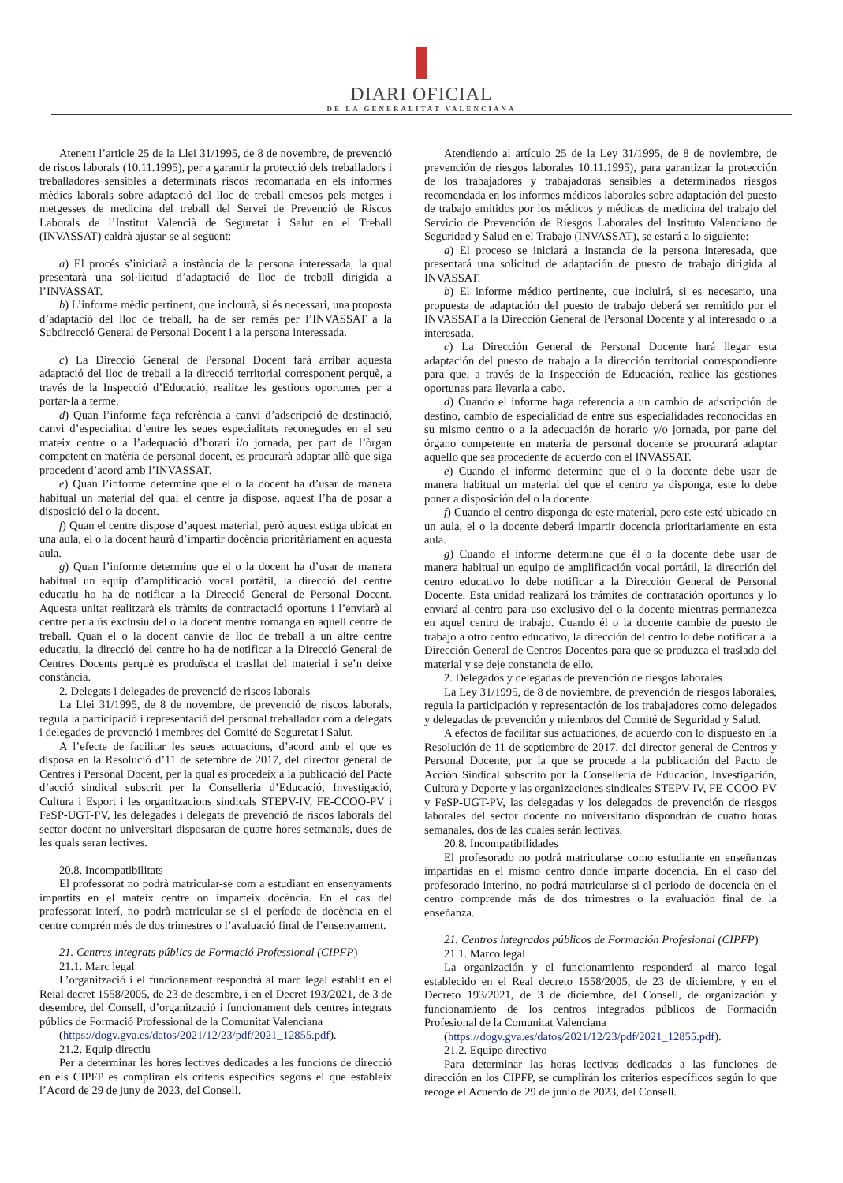DIARI OFICIAL
DE LA GENERALITAT VALENCIANA
Atenent l’article 25 de la Llei 31/1995, de 8 de novembre, de prevenció de riscos laborals (10.11.1995), per a garantir la protecció dels treballadors i treballadores sensibles a determinats riscos recomanada en els informes mèdics laborals sobre adaptació del lloc de treball emesos pels metges i metgesses de medicina del treball del Servei de Prevenció de Riscos Laborals de l’Institut Valencià de Seguretat i Salut en el Treball (INVASSAT) caldrà ajustar-se al següent:
a) El procés s’iniciarà a instància de la persona interessada, la qual presentarà una sol·licitud d’adaptació de lloc de treball dirigida a l’INVASSAT.
b) L’informe mèdic pertinent, que inclourà, si és necessari, una proposta d’adaptació del lloc de treball, ha de ser remés per l’INVASSAT a la Subdirecció General de Personal Docent i a la persona interessada.
c) La Direcció General de Personal Docent farà arribar aquesta adaptació del lloc de treball a la direcció territorial corresponent perquè, a través de la Inspecció d’Educació, realitze les gestions oportunes per a portar-la a terme.
d) Quan l’informe faça referència a canvi d’adscripció de destinació, canvi d’especialitat d’entre les seues especialitats reconegudes en el seu mateix centre o a l’adequació d’horari i/o jornada, per part de l’òrgan competent en matèria de personal docent, es procurarà adaptar allò que siga procedent d’acord amb l’INVASSAT.
e) Quan l’informe determine que el o la docent ha d’usar de manera habitual un material del qual el centre ja dispose, aquest l’ha de posar a disposició del o la docent.
f) Quan el centre dispose d’aquest material, però aquest estiga ubicat en una aula, el o la docent haurà d’impartir docència prioritàriament en aquesta aula.
g) Quan l’informe determine que el o la docent ha d’usar de manera habitual un equip d’amplificació vocal portàtil, la direcció del centre educatiu ho ha de notificar a la Direcció General de Personal Docent. Aquesta unitat realitzarà els tràmits de contractació oportuns i l’enviarà al centre per a ús exclusiu del o la docent mentre romanga en aquell centre de treball. Quan el o la docent canvie de lloc de treball a un altre centre educatiu, la direcció del centre ho ha de notificar a la Direcció General de Centres Docents perquè es produïsca el trasllat del material i se’n deixe constància.
2. Delegats i delegades de prevenció de riscos laborals
La Llei 31/1995, de 8 de novembre, de prevenció de riscos laborals, regula la participació i representació del personal treballador com a delegats i delegades de prevenció i membres del Comité de Seguretat i Salut.
A l’efecte de facilitar les seues actuacions, d’acord amb el que es disposa en la Resolució d’11 de setembre de 2017, del director general de Centres i Personal Docent, per la qual es procedeix a la publicació del Pacte d’acció sindical subscrit per la Conselleria d’Educació, Investigació, Cultura i Esport i les organitzacions sindicals STEPV-IV, FE-CCOO-PV i FeSP-UGT-PV, les delegades i delegats de prevenció de riscos laborals del sector docent no universitari disposaran de quatre hores setmanals, dues de les quals seran lectives.
20.8. Incompatibilitats
El professorat no podrà matricular-se com a estudiant en ensenyaments impartits en el mateix centre on imparteix docència. En el cas del professorat interí, no podrà matricular-se si el període de docència en el centre comprén més de dos trimestres o l’avaluació final de l’ensenyament.
21. Centres integrats públics de Formació Professional (CIPFP)
21.1. Marc legal
L’organització i el funcionament respondrà al marc legal establit en el Reial decret 1558/2005, de 23 de desembre, i en el Decret 193/2021, de 3 de desembre, del Consell, d’organització i funcionament dels centres integrats públics de Formació Professional de la Comunitat Valenciana
(https://dogv.gva.es/datos/2021/12/23/pdf/2021_12855.pdf).
21.2. Equip directiu
Per a determinar les hores lectives dedicades a les funcions de direcció en els CIPFP es compliran els criteris específics segons el que estableix l’Acord de 29 de juny de 2023, del Consell.
Atendiendo al artículo 25 de la Ley 31/1995, de 8 de noviembre, de prevención de riesgos laborales 10.11.1995), para garantizar la protección de los trabajadores y trabajadoras sensibles a determinados riesgos recomendada en los informes médicos laborales sobre adaptación del puesto de trabajo emitidos por los médicos y médicas de medicina del trabajo del Servicio de Prevención de Riesgos Laborales del Instituto Valenciano de Seguridad y Salud en el Trabajo (INVASSAT), se estará a lo siguiente:
a) El proceso se iniciará a instancia de la persona interesada, que presentará una solicitud de adaptación de puesto de trabajo dirigida al INVASSAT.
b) El informe médico pertinente, que incluirá, si es necesario, una propuesta de adaptación del puesto de trabajo deberá ser remitido por el INVASSAT a la Dirección General de Personal Docente y al interesado o la interesada.
c) La Dirección General de Personal Docente hará llegar esta adaptación del puesto de trabajo a la dirección territorial correspondiente para que, a través de la Inspección de Educación, realice las gestiones oportunas para llevarla a cabo.
d) Cuando el informe haga referencia a un cambio de adscripción de destino, cambio de especialidad de entre sus especialidades reconocidas en su mismo centro o a la adecuación de horario y/o jornada, por parte del órgano competente en materia de personal docente se procurará adaptar aquello que sea procedente de acuerdo con el INVASSAT.
e) Cuando el informe determine que el o la docente debe usar de manera habitual un material del que el centro ya disponga, este lo debe poner a disposición del o la docente.
f) Cuando el centro disponga de este material, pero este esté ubicado en un aula, el o la docente deberá impartir docencia prioritariamente en esta aula.
g) Cuando el informe determine que él o la docente debe usar de manera habitual un equipo de amplificación vocal portátil, la dirección del centro educativo lo debe notificar a la Dirección General de Personal Docente. Esta unidad realizará los trámites de contratación oportunos y lo enviará al centro para uso exclusivo del o la docente mientras permanezca en aquel centro de trabajo. Cuando él o la docente cambie de puesto de trabajo a otro centro educativo, la dirección del centro lo debe notificar a la Dirección General de Centros Docentes para que se produzca el traslado del material y se deje constancia de ello.
2. Delegados y delegadas de prevención de riesgos laborales
La Ley 31/1995, de 8 de noviembre, de prevención de riesgos laborales, regula la participación y representación de los trabajadores como delegados y delegadas de prevención y miembros del Comité de Seguridad y Salud.
A efectos de facilitar sus actuaciones, de acuerdo con lo dispuesto en la Resolución de 11 de septiembre de 2017, del director general de Centros y Personal Docente, por la que se procede a la publicación del Pacto de Acción Sindical subscrito por la Conselleria de Educación, Investigación, Cultura y Deporte y las organizaciones sindicales STEPV-IV, FE-CCOO-PV y FeSP-UGT-PV, las delegadas y los delegados de prevención de riesgos laborales del sector docente no universitario dispondrán de cuatro horas semanales, dos de las cuales serán lectivas.
20.8. Incompatibilidades
El profesorado no podrá matricularse como estudiante en enseñanzas impartidas en el mismo centro donde imparte docencia. En el caso del profesorado interino, no podrá matricularse si el periodo de docencia en el centro comprende más de dos trimestres o la evaluación final de la enseñanza.
21. Centros integrados públicos de Formación Profesional (CIPFP)
21.1. Marco legal
La organización y el funcionamiento responderá al marco legal establecido en el Real decreto 1558/2005, de 23 de diciembre, y en el Decreto 193/2021, de 3 de diciembre, del Consell, de organización y funcionamiento de los centros integrados públicos de Formación Profesional de la Comunitat Valenciana
(https://dogv.gva.es/datos/2021/12/23/pdf/2021_12855.pdf).
21.2. Equipo directivo
Para determinar las horas lectivas dedicadas a las funciones de dirección en los CIPFP, se cumplirán los criterios específicos según lo que recoge el Acuerdo de 29 de junio de 2023, del Consell.